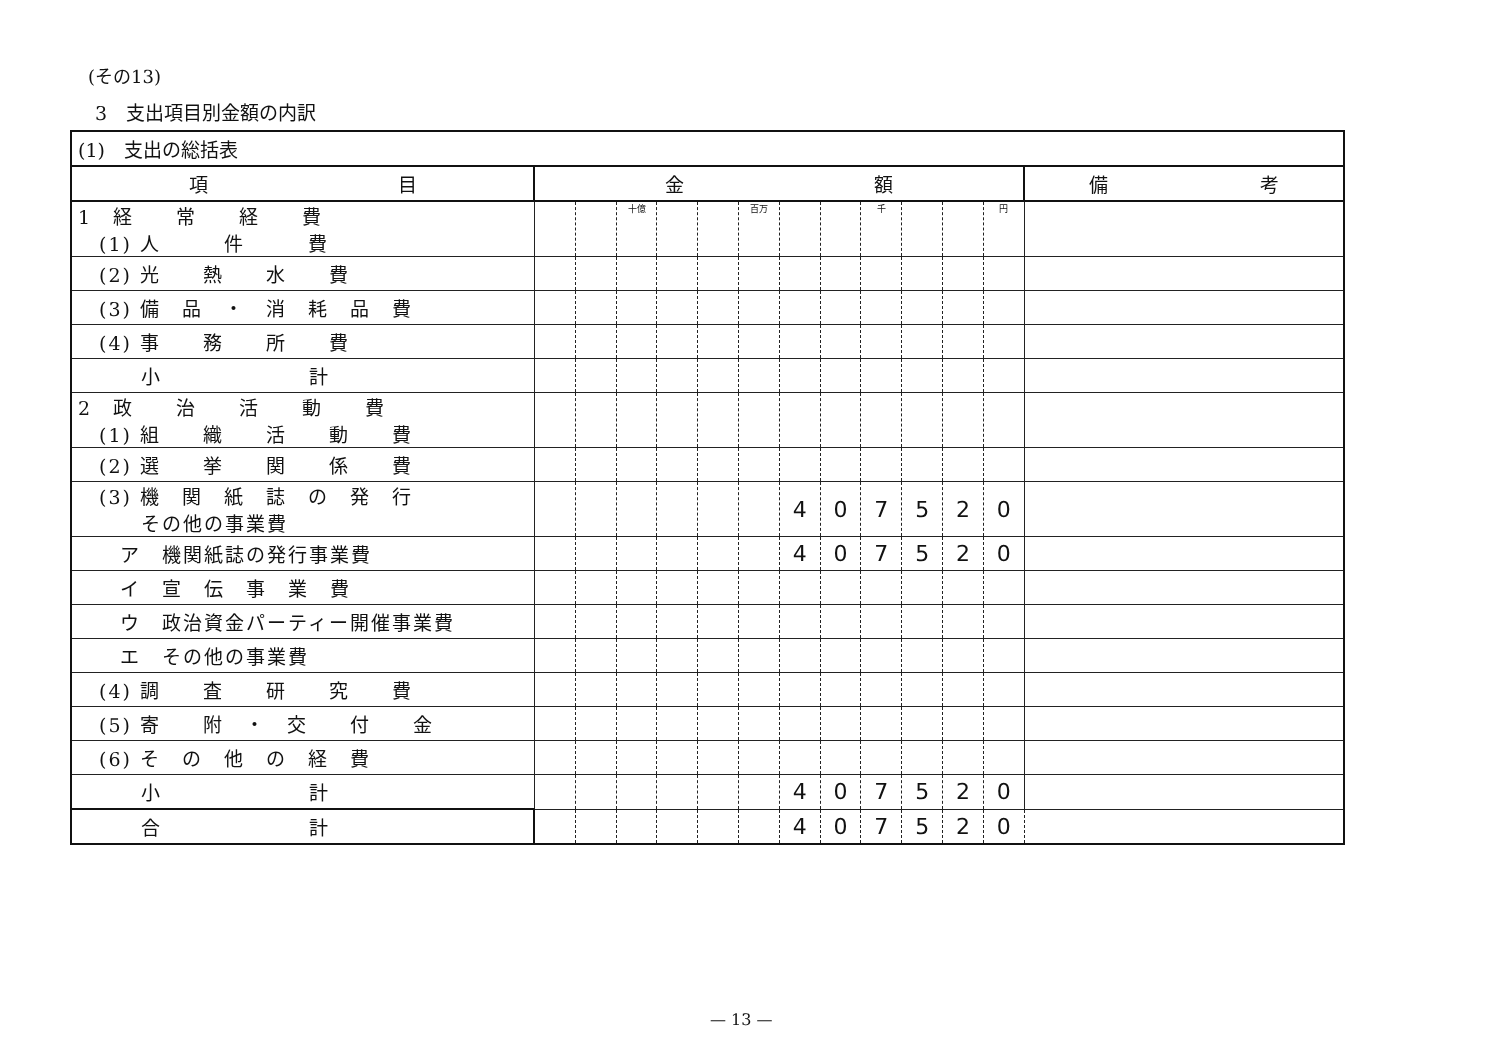(その13)
3　支出項目別金額の内訳
| (1) 支出の総括表 | | | | | | | | | | | | | |
| 項 目 | 金 額 | | | | | | | | | | | | 備 考 |
| 1 経 常 経 費 (1) 人 件 費 | | | 十億 | | | 百万 | | | 千 | | | 円 | |
| (2) 光 熱 水 費 | | | | | | | | | | | | | |
| (3) 備 品 ・ 消 耗 品 費 | | | | | | | | | | | | | |
| (4) 事 務 所 費 | | | | | | | | | | | | | |
| 小 計 | | | | | | | | | | | | | |
| 2 政 治 活 動 費 (1) 組 織 活 動 費 | | | | | | | | | | | | | |
| (2) 選 挙 関 係 費 | | | | | | | | | | | | | |
| (3) 機 関 紙 誌 の 発 行 その他の事業費 | | | | | | | 4 | 0 | 7 | 5 | 2 | 0 | |
| ア 機関紙誌の発行事業費 | | | | | | | 4 | 0 | 7 | 5 | 2 | 0 | |
| イ 宣 伝 事 業 費 | | | | | | | | | | | | | |
| ウ 政治資金パーティー開催事業費 | | | | | | | | | | | | | |
| エ その他の事業費 | | | | | | | | | | | | | |
| (4) 調 査 研 究 費 | | | | | | | | | | | | | |
| (5) 寄 附 ・ 交 付 金 | | | | | | | | | | | | | |
| (6) そ の 他 の 経 費 | | | | | | | | | | | | | |
| 小 計 | | | | | | | 4 | 0 | 7 | 5 | 2 | 0 | |
| 合 計 | | | | | | | 4 | 0 | 7 | 5 | 2 | 0 | |
— 13 —